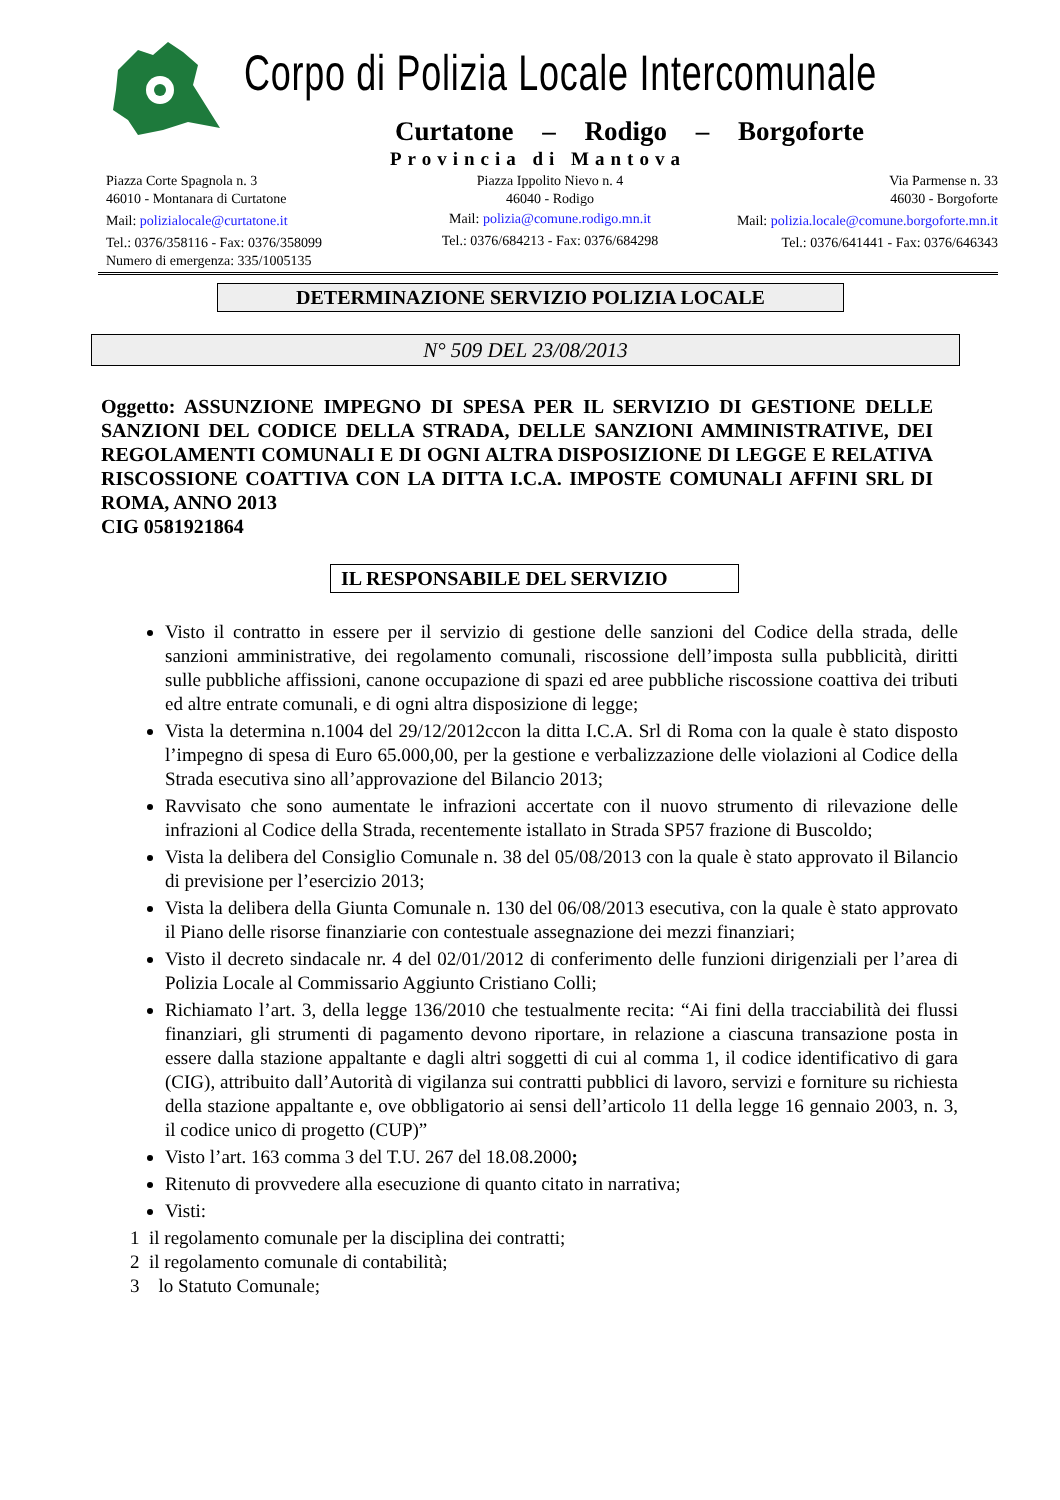Corpo di Polizia Locale Intercomunale
Curtatone – Rodigo – Borgoforte
Provincia di Mantova
Piazza Corte Spagnola n. 3
46010 - Montanara di Curtatone
Mail: polizialocale@curtatone.it
Tel.: 0376/358116 - Fax: 0376/358099
Numero di emergenza: 335/1005135
Piazza Ippolito Nievo n. 4
46040 - Rodigo
Mail: polizia@comune.rodigo.mn.it
Tel.: 0376/684213 - Fax: 0376/684298
Via Parmense n. 33
46030 - Borgoforte
Mail: polizia.locale@comune.borgoforte.mn.it
Tel.: 0376/641441 - Fax: 0376/646343
DETERMINAZIONE SERVIZIO POLIZIA LOCALE
N° 509 DEL 23/08/2013
Oggetto: ASSUNZIONE IMPEGNO DI SPESA PER IL SERVIZIO DI GESTIONE DELLE SANZIONI DEL CODICE DELLA STRADA, DELLE SANZIONI AMMINISTRATIVE, DEI REGOLAMENTI COMUNALI E DI OGNI ALTRA DISPOSIZIONE DI LEGGE E RELATIVA RISCOSSIONE COATTIVA CON LA DITTA I.C.A. IMPOSTE COMUNALI AFFINI SRL DI ROMA, ANNO 2013
CIG 0581921864
IL RESPONSABILE DEL SERVIZIO
Visto il contratto in essere per il servizio di gestione delle sanzioni del Codice della strada, delle sanzioni amministrative, dei regolamento comunali, riscossione dell’imposta sulla pubblicità, diritti sulle pubbliche affissioni, canone occupazione di spazi ed aree pubbliche riscossione coattiva dei tributi ed altre entrate comunali, e di ogni altra disposizione di legge;
Vista la determina n.1004 del 29/12/2012ccon la ditta I.C.A. Srl di Roma con la quale è stato disposto l’impegno di spesa di Euro 65.000,00, per la gestione e verbalizzazione delle violazioni al Codice della Strada esecutiva sino all’approvazione del Bilancio 2013;
Ravvisato che sono aumentate le infrazioni accertate con il nuovo strumento di rilevazione delle infrazioni al Codice della Strada, recentemente istallato in Strada SP57 frazione di Buscoldo;
Vista la delibera del Consiglio Comunale n. 38 del 05/08/2013 con la quale è stato approvato il Bilancio di previsione per l’esercizio 2013;
Vista la delibera della Giunta Comunale n. 130 del 06/08/2013 esecutiva, con la quale è stato approvato il Piano delle risorse finanziarie con contestuale assegnazione dei mezzi finanziari;
Visto il decreto sindacale nr. 4 del 02/01/2012 di conferimento delle funzioni dirigenziali per l’area di Polizia Locale al Commissario Aggiunto Cristiano Colli;
Richiamato l’art. 3, della legge 136/2010 che testualmente recita: “Ai fini della tracciabilità dei flussi finanziari, gli strumenti di pagamento devono riportare, in relazione a ciascuna transazione posta in essere dalla stazione appaltante e dagli altri soggetti di cui al comma 1, il codice identificativo di gara (CIG), attribuito dall’Autorità di vigilanza sui contratti pubblici di lavoro, servizi e forniture su richiesta della stazione appaltante e, ove obbligatorio ai sensi dell’articolo 11 della legge 16 gennaio 2003, n. 3, il codice unico di progetto (CUP)”
Visto l’art. 163 comma 3 del T.U. 267 del 18.08.2000;
Ritenuto di provvedere alla esecuzione di quanto citato in narrativa;
Visti:
1 il regolamento comunale per la disciplina dei contratti;
2 il regolamento comunale di contabilità;
3 lo Statuto Comunale;